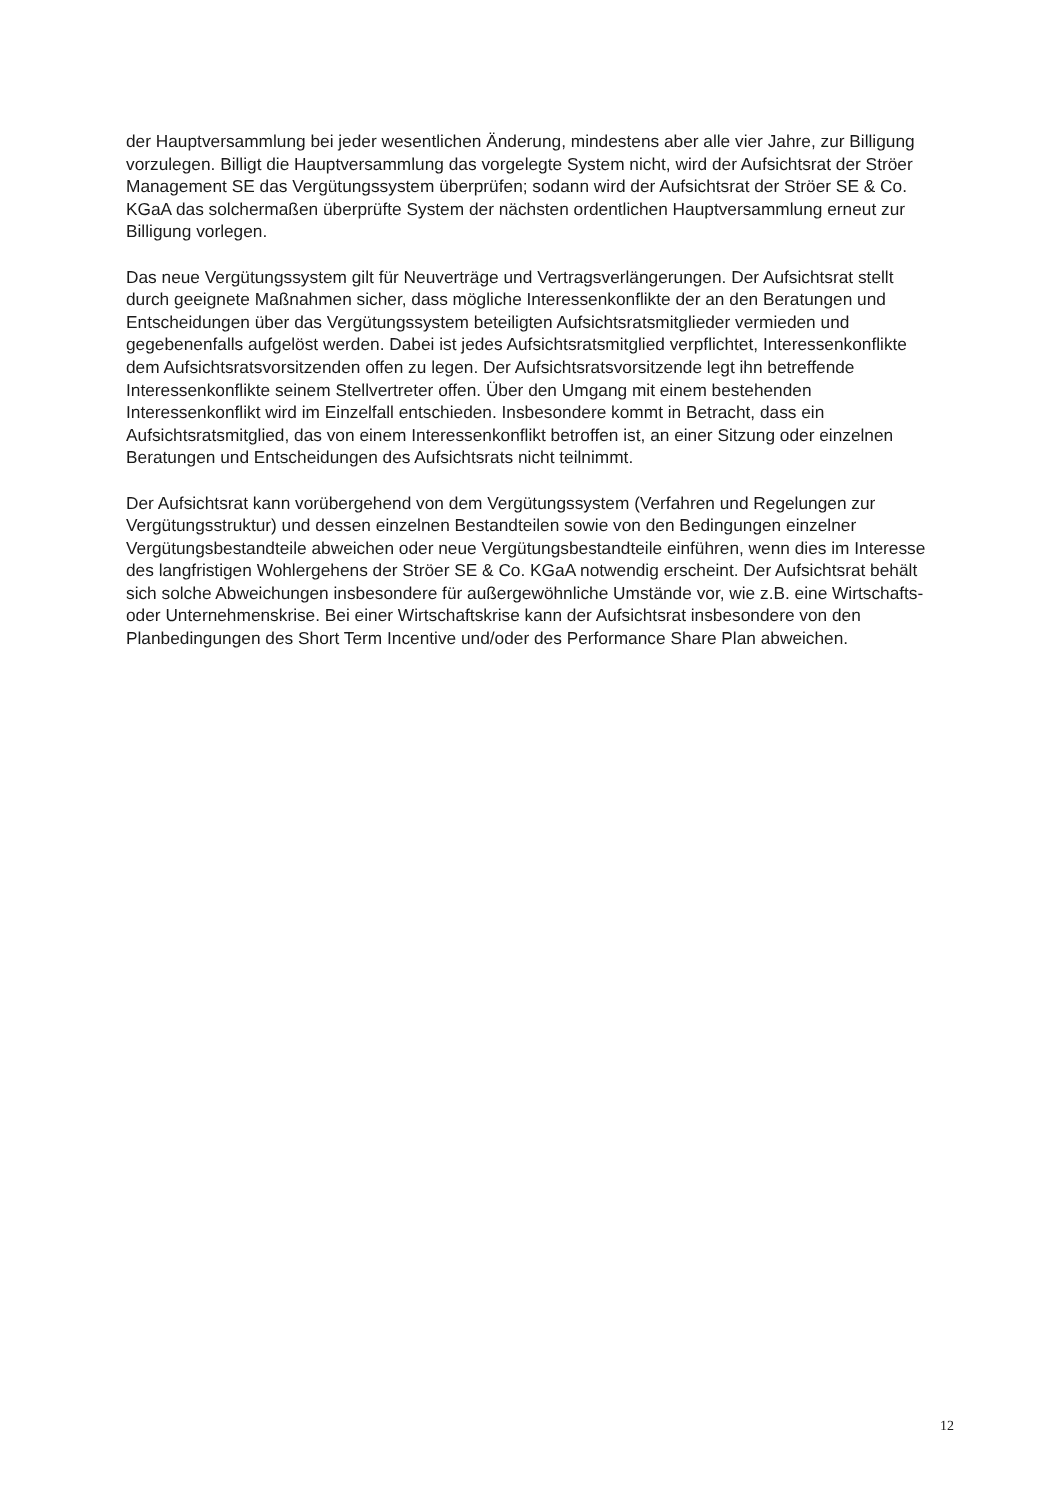der Hauptversammlung bei jeder wesentlichen Änderung, mindestens aber alle vier Jahre, zur Billigung vorzulegen. Billigt die Hauptversammlung das vorgelegte System nicht, wird der Aufsichtsrat der Ströer Management SE das Vergütungssystem überprüfen; sodann wird der Aufsichtsrat der Ströer SE & Co. KGaA das solchermaßen überprüfte System der nächsten ordentlichen Hauptversammlung erneut zur Billigung vorlegen.
Das neue Vergütungssystem gilt für Neuverträge und Vertragsverlängerungen. Der Aufsichtsrat stellt durch geeignete Maßnahmen sicher, dass mögliche Interessenkonflikte der an den Beratungen und Entscheidungen über das Vergütungssystem beteiligten Aufsichtsratsmitglieder vermieden und gegebenenfalls aufgelöst werden. Dabei ist jedes Aufsichtsratsmitglied verpflichtet, Interessenkonflikte dem Aufsichtsratsvorsitzenden offen zu legen. Der Aufsichtsratsvorsitzende legt ihn betreffende Interessenkonflikte seinem Stellvertreter offen. Über den Umgang mit einem bestehenden Interessenkonflikt wird im Einzelfall entschieden. Insbesondere kommt in Betracht, dass ein Aufsichtsratsmitglied, das von einem Interessenkonflikt betroffen ist, an einer Sitzung oder einzelnen Beratungen und Entscheidungen des Aufsichtsrats nicht teilnimmt.
Der Aufsichtsrat kann vorübergehend von dem Vergütungssystem (Verfahren und Regelungen zur Vergütungsstruktur) und dessen einzelnen Bestandteilen sowie von den Bedingungen einzelner Vergütungsbestandteile abweichen oder neue Vergütungsbestandteile einführen, wenn dies im Interesse des langfristigen Wohlergehens der Ströer SE & Co. KGaA notwendig erscheint. Der Aufsichtsrat behält sich solche Abweichungen insbesondere für außergewöhnliche Umstände vor, wie z.B. eine Wirtschafts- oder Unternehmenskrise. Bei einer Wirtschaftskrise kann der Aufsichtsrat insbesondere von den Planbedingungen des Short Term Incentive und/oder des Performance Share Plan abweichen.
12